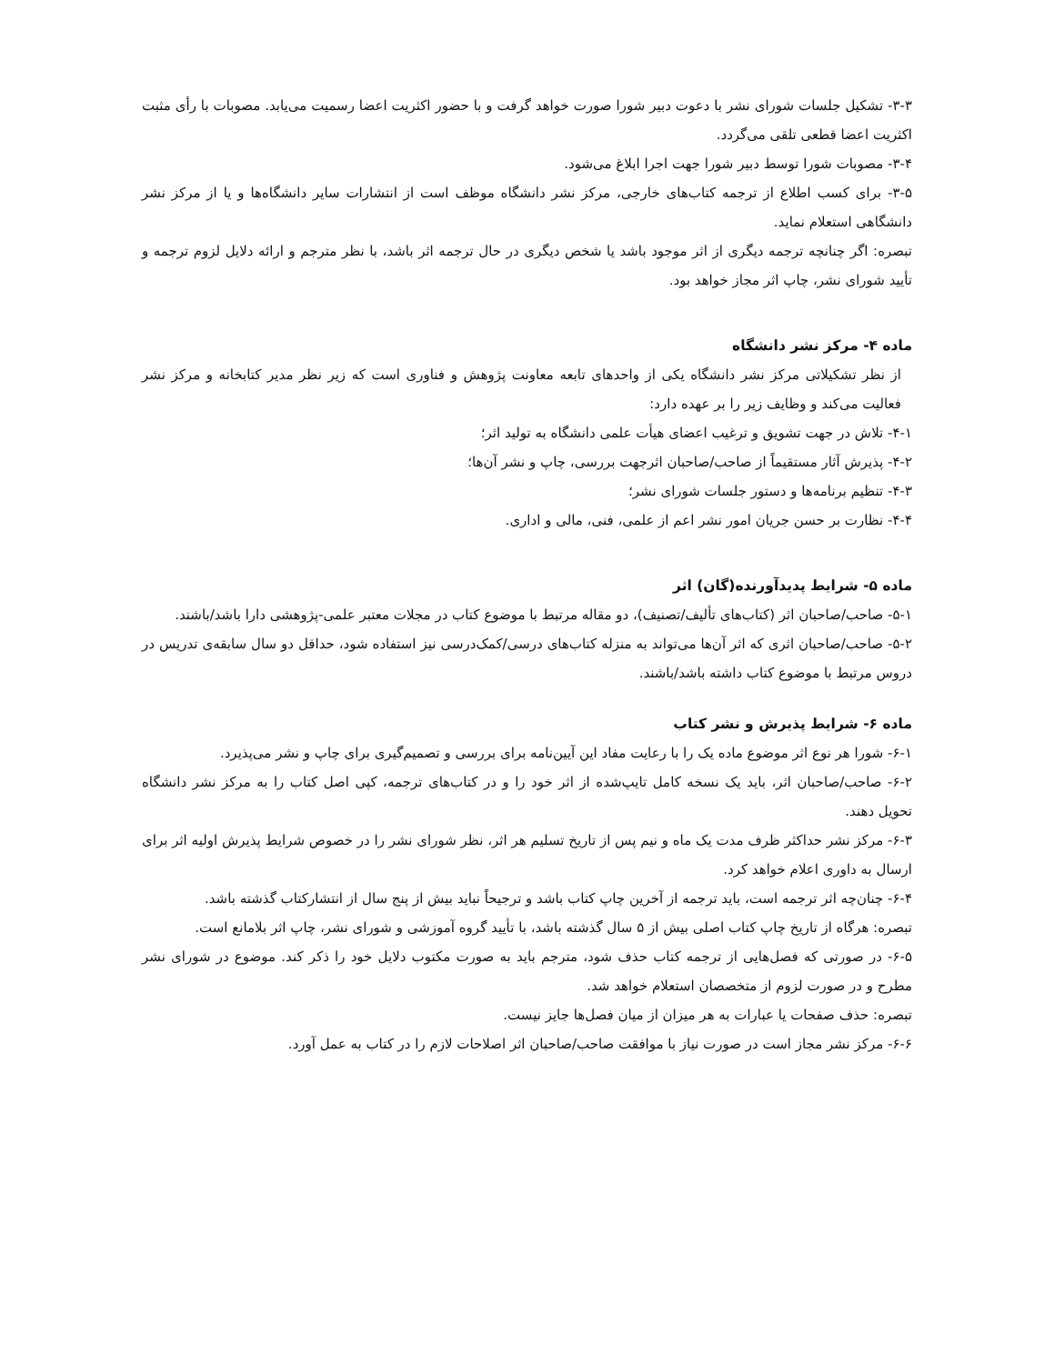۳-۳- تشکیل جلسات شورای نشر با دعوت دبیر شورا صورت خواهد گرفت و با حضور اکثریت اعضا رسمیت می‌یابد. مصوبات با رأی مثبت اکثریت اعضا قطعی تلقی می‌گردد.
۳-۴- مصوبات شورا توسط دبیر شورا جهت اجرا ابلاغ می‌شود.
۳-۵- برای کسب اطلاع از ترجمه کتاب‌های خارجی، مرکز نشر دانشگاه موظف است از انتشارات سایر دانشگاه‌ها و یا از مرکز نشر دانشگاهی استعلام نماید.
تبصره: اگر چنانچه ترجمه دیگری از اثر موجود باشد یا شخص دیگری در حال ترجمه اثر باشد، با نظر مترجم و ارائه دلایل لزوم ترجمه و تأیید شورای نشر، چاپ اثر مجاز خواهد بود.
ماده ۴- مرکز نشر دانشگاه
از نظر تشکیلاتی مرکز نشر دانشگاه یکی از واحدهای تابعه معاونت پژوهش و فناوری است که زیر نظر مدیر کتابخانه و مرکز نشر فعالیت می‌کند و وظایف زیر را بر عهده دارد:
۴-۱- تلاش در جهت تشویق و ترغیب اعضای هیأت علمی دانشگاه به تولید اثر؛
۴-۲- پذیرش آثار مستقیماً از صاحب/صاحبان اثرجهت بررسی، چاپ و نشر آن‌ها؛
۴-۳- تنظیم برنامه‌ها و دستور جلسات شورای نشر؛
۴-۴- نظارت بر حسن جریان امور نشر اعم از علمی، فنی، مالی و اداری.
ماده ۵- شرایط پدیدآورنده(گان) اثر
۵-۱- صاحب/صاحبان اثر (کتاب‌های تألیف/تصنیف)، دو مقاله مرتبط با موضوع کتاب در مجلات معتبر علمی-پژوهشی دارا باشد/باشند.
۵-۲- صاحب/صاحبان اثری که اثر آن‌ها می‌تواند به منزله کتاب‌های درسی/کمک‌درسی نیز استفاده شود، حداقل دو سال سابقه‌ی تدریس در دروس مرتبط با موضوع کتاب داشته باشد/باشند.
ماده ۶- شرایط پذیرش و نشر کتاب
۶-۱- شورا هر نوع اثر موضوع ماده یک را با رعایت مفاد این آیین‌نامه برای بررسی و تصمیم‌گیری برای چاپ و نشر می‌پذیرد.
۶-۲- صاحب/صاحبان اثر، باید یک نسخه کامل تایپ‌شده از اثر خود را و در کتاب‌های ترجمه، کپی اصل کتاب را به مرکز نشر دانشگاه تحویل دهند.
۶-۳- مرکز نشر حداکثر ظرف مدت یک ماه و نیم پس از تاریخ تسلیم هر اثر، نظر شورای نشر را در خصوص شرایط پذیرش اولیه اثر برای ارسال به داوری اعلام خواهد کرد.
۶-۴- چنان‌چه اثر ترجمه است، باید ترجمه از آخرین چاپ کتاب باشد و ترجیحاً نباید بیش از پنج سال از انتشارکتاب گذشته باشد.
تبصره: هرگاه از تاریخ چاپ کتاب اصلی بیش از ۵ سال گذشته باشد، با تأیید گروه آموزشی و شورای نشر، چاپ اثر بلامانع است.
۶-۵- در صورتی که فصل‌هایی از ترجمه کتاب حذف شود، مترجم باید به صورت مکتوب دلایل خود را ذکر کند. موضوع در شورای نشر مطرح و در صورت لزوم از متخصصان استعلام خواهد شد.
تبصره: حذف صفحات یا عبارات به هر میزان از میان فصل‌ها جایز نیست.
۶-۶- مرکز نشر مجاز است در صورت نیاز با موافقت صاحب/صاحبان اثر اصلاحات لازم را در کتاب به عمل آورد.